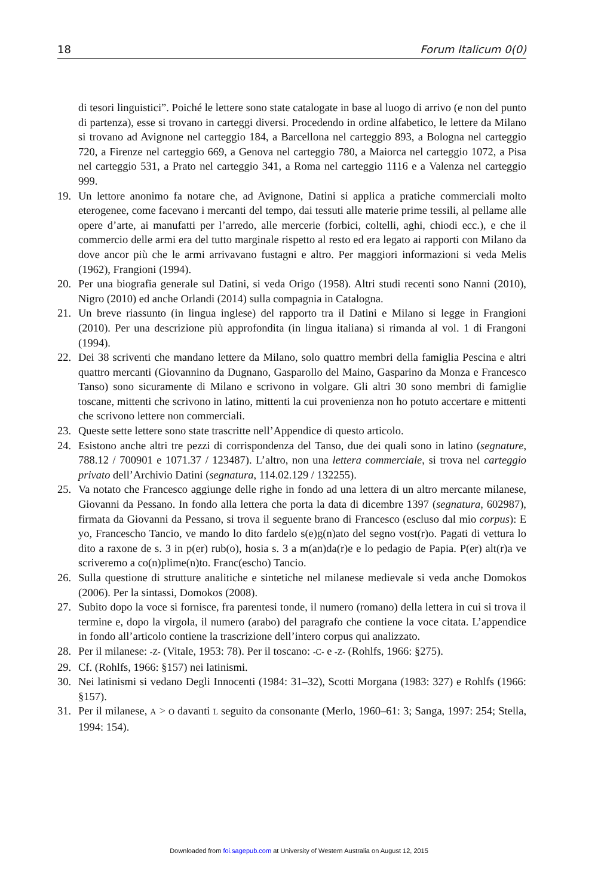18 Forum Italicum 0(0)
di tesori linguistici”. Poiché le lettere sono state catalogate in base al luogo di arrivo (e non del punto di partenza), esse si trovano in carteggi diversi. Procedendo in ordine alfabetico, le lettere da Milano si trovano ad Avignone nel carteggio 184, a Barcellona nel carteggio 893, a Bologna nel carteggio 720, a Firenze nel carteggio 669, a Genova nel carteggio 780, a Maiorca nel carteggio 1072, a Pisa nel carteggio 531, a Prato nel carteggio 341, a Roma nel carteggio 1116 e a Valenza nel carteggio 999.
19. Un lettore anonimo fa notare che, ad Avignone, Datini si applica a pratiche commerciali molto eterogenee, come facevano i mercanti del tempo, dai tessuti alle materie prime tessili, al pellame alle opere d’arte, ai manufatti per l’arredo, alle mercerie (forbici, coltelli, aghi, chiodi ecc.), e che il commercio delle armi era del tutto marginale rispetto al resto ed era legato ai rapporti con Milano da dove ancor più che le armi arrivavano fustagni e altro. Per maggiori informazioni si veda Melis (1962), Frangioni (1994).
20. Per una biografia generale sul Datini, si veda Origo (1958). Altri studi recenti sono Nanni (2010), Nigro (2010) ed anche Orlandi (2014) sulla compagnia in Catalogna.
21. Un breve riassunto (in lingua inglese) del rapporto tra il Datini e Milano si legge in Frangioni (2010). Per una descrizione più approfondita (in lingua italiana) si rimanda al vol. 1 di Frangoni (1994).
22. Dei 38 scriventi che mandano lettere da Milano, solo quattro membri della famiglia Pescina e altri quattro mercanti (Giovannino da Dugnano, Gasparollo del Maino, Gasparino da Monza e Francesco Tanso) sono sicuramente di Milano e scrivono in volgare. Gli altri 30 sono membri di famiglie toscane, mittenti che scrivono in latino, mittenti la cui provenienza non ho potuto accertare e mittenti che scrivono lettere non commerciali.
23. Queste sette lettere sono state trascritte nell’Appendice di questo articolo.
24. Esistono anche altri tre pezzi di corrispondenza del Tanso, due dei quali sono in latino (segnature, 788.12 / 700901 e 1071.37 / 123487). L’altro, non una lettera commerciale, si trova nel carteggio privato dell’Archivio Datini (segnatura, 114.02.129 / 132255).
25. Va notato che Francesco aggiunge delle righe in fondo ad una lettera di un altro mercante milanese, Giovanni da Pessano. In fondo alla lettera che porta la data di dicembre 1397 (segnatura, 602987), firmata da Giovanni da Pessano, si trova il seguente brano di Francesco (escluso dal mio corpus): E yo, Francescho Tancio, ve mando lo dito fardelo s(e)g(n)ato del segno vost(r)o. Pagati di vettura lo dito a raxone de s. 3 in p(er) rub(o), hosia s. 3 a m(an)da(r)e e lo pedagio de Papia. P(er) alt(r)a ve scriveremo a co(n)plime(n)to. Franc(escho) Tancio.
26. Sulla questione di strutture analitiche e sintetiche nel milanese medievale si veda anche Domokos (2006). Per la sintassi, Domokos (2008).
27. Subito dopo la voce si fornisce, fra parentesi tonde, il numero (romano) della lettera in cui si trova il termine e, dopo la virgola, il numero (arabo) del paragrafo che contiene la voce citata. L’appendice in fondo all’articolo contiene la trascrizione dell’intero corpus qui analizzato.
28. Per il milanese: -Z- (Vitale, 1953: 78). Per il toscano: -C- e -Z- (Rohlfs, 1966: §275).
29. Cf. (Rohlfs, 1966: §157) nei latinismi.
30. Nei latinismi si vedano Degli Innocenti (1984: 31–32), Scotti Morgana (1983: 327) e Rohlfs (1966: §157).
31. Per il milanese, A > O davanti L seguito da consonante (Merlo, 1960–61: 3; Sanga, 1997: 254; Stella, 1994: 154).
Downloaded from foi.sagepub.com at University of Western Australia on August 12, 2015